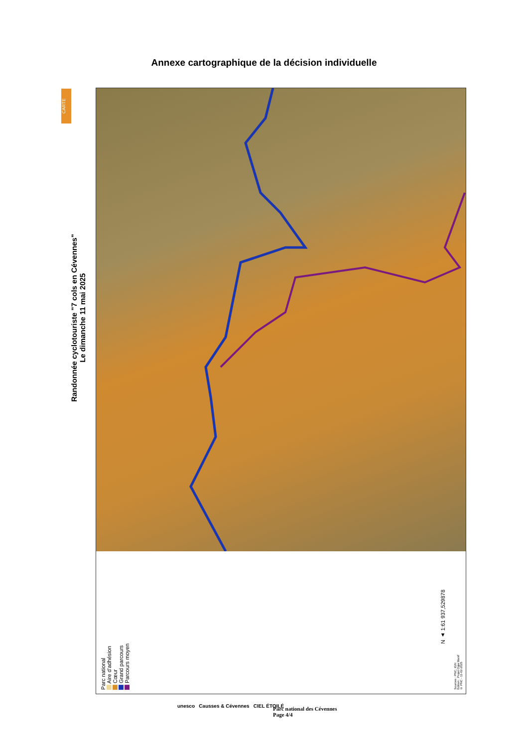Annexe cartographique de la décision individuelle
CARTE
Randonnée cyclotouriste "7 cols en Cévennes"
Le dimanche 11 mai 2025
Parc national
Aire d'adhésion
Cœur
Grand parcours
Parcours moyen
N ▲ 1:61 937,529878
Sources : PNC, IGN
Edition : Projet Ogia Manif
© PNC - 11-02-2025
unesco Causses & Cévennes CIEL ÉTOILÉ
Parc national des Cévennes
Page 4/4